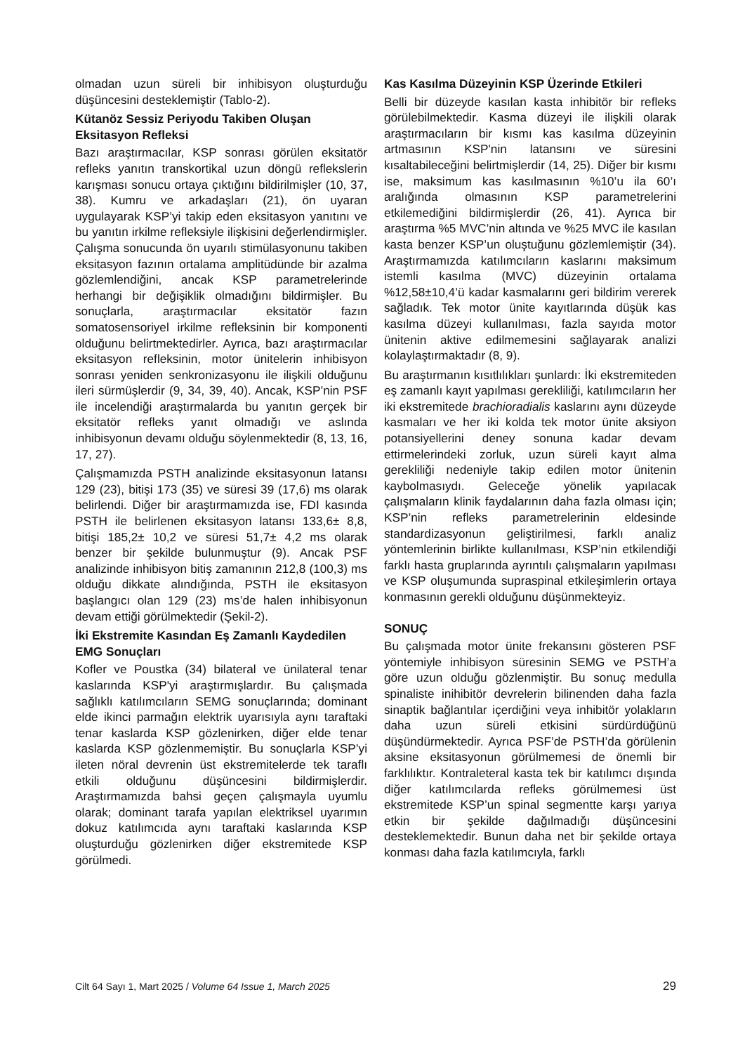olmadan uzun süreli bir inhibisyon oluşturduğu düşüncesini desteklemiştir (Tablo-2).
Kütanöz Sessiz Periyodu Takiben Oluşan Eksitasyon Refleksi
Bazı araştırmacılar, KSP sonrası görülen eksitatör refleks yanıtın transkortikal uzun döngü reflekslerin karışması sonucu ortaya çıktığını bildirilmişler (10, 37, 38). Kumru ve arkadaşları (21), ön uyaran uygulayarak KSP’yi takip eden eksitasyon yanıtını ve bu yanıtın irkilme refleksiyle ilişkisini değerlendirmişler. Çalışma sonucunda ön uyarılı stimülasyonunu takiben eksitasyon fazının ortalama amplitüdünde bir azalma gözlemlendiğini, ancak KSP parametrelerinde herhangi bir değişiklik olmadığını bildirmişler. Bu sonuçlarla, araştırmacılar eksitatör fazın somatosensoriyel irkilme refleksinin bir komponenti olduğunu belirtmektedirler. Ayrıca, bazı araştırmacılar eksitasyon refleksinin, motor ünitelerin inhibisyon sonrası yeniden senkronizasyonu ile ilişkili olduğunu ileri sürmüşlerdir (9, 34, 39, 40). Ancak, KSP’nin PSF ile incelendiği araştırmalarda bu yanıtın gerçek bir eksitatör refleks yanıt olmadığı ve aslında inhibisyonun devamı olduğu söylenmektedir (8, 13, 16, 17, 27).
Çalışmamızda PSTH analizinde eksitasyonun latansı 129 (23), bitişi 173 (35) ve süresi 39 (17,6) ms olarak belirlendi. Diğer bir araştırmamızda ise, FDI kasında PSTH ile belirlenen eksitasyon latansı 133,6± 8,8, bitişi 185,2± 10,2 ve süresi 51,7± 4,2 ms olarak benzer bir şekilde bulunmuştur (9). Ancak PSF analizinde inhibisyon bitiş zamanının 212,8 (100,3) ms olduğu dikkate alındığında, PSTH ile eksitasyon başlangıcı olan 129 (23) ms’de halen inhibisyonun devam ettiği görülmektedir (Şekil-2).
İki Ekstremite Kasından Eş Zamanlı Kaydedilen EMG Sonuçları
Kofler ve Poustka (34) bilateral ve ünilateral tenar kaslarında KSP'yi araştırmışlardır. Bu çalışmada sağlıklı katılımcıların SEMG sonuçlarında; dominant elde ikinci parmağın elektrik uyarısıyla aynı taraftaki tenar kaslarda KSP gözlenirken, diğer elde tenar kaslarda KSP gözlenmemiştir. Bu sonuçlarla KSP’yi ileten nöral devrenin üst ekstremitelerde tek taraflı etkili olduğunu düşüncesini bildirmişlerdir. Araştırmamızda bahsi geçen çalışmayla uyumlu olarak; dominant tarafa yapılan elektriksel uyarımın dokuz katılımcıda aynı taraftaki kaslarında KSP oluşturduğu gözlenirken diğer ekstremitede KSP görülmedi.
Kas Kasılma Düzeyinin KSP Üzerinde Etkileri
Belli bir düzeyde kasılan kasta inhibitör bir refleks görülebilmektedir. Kasma düzeyi ile ilişkili olarak araştırmacıların bir kısmı kas kasılma düzeyinin artmasının KSP'nin latansını ve süresini kısaltabileceğini belirtmişlerdir (14, 25). Diğer bir kısmı ise, maksimum kas kasılmasının %10’u ila 60’ı aralığında olmasının KSP parametrelerini etkilemediğini bildirmişlerdir (26, 41). Ayrıca bir araştırma %5 MVC’nin altında ve %25 MVC ile kasılan kasta benzer KSP’un oluştuğunu gözlemlemiştir (34). Araştırmamızda katılımcıların kaslarını maksimum istemli kasılma (MVC) düzeyinin ortalama %12,58±10,4’ü kadar kasmalarını geri bildirim vererek sağladık. Tek motor ünite kayıtlarında düşük kas kasılma düzeyi kullanılması, fazla sayıda motor ünitenin aktive edilmemesini sağlayarak analizi kolaylaştırmaktadır (8, 9).
Bu araştırmanın kısıtlılıkları şunlardı: İki ekstremiteden eş zamanlı kayıt yapılması gerekliliği, katılımcıların her iki ekstremitede brachioradialis kaslarını aynı düzeyde kasmaları ve her iki kolda tek motor ünite aksiyon potansiyellerini deney sonuna kadar devam ettirmelerindeki zorluk, uzun süreli kayıt alma gerekliliği nedeniyle takip edilen motor ünitenin kaybolmasıydı. Geleceğe yönelik yapılacak çalışmaların klinik faydalarının daha fazla olması için; KSP’nin refleks parametrelerinin eldesinde standardizasyonun geliştirilmesi, farklı analiz yöntemlerinin birlikte kullanılması, KSP’nin etkilendiği farklı hasta gruplarında ayrıntılı çalışmaların yapılması ve KSP oluşumunda supraspinal etkileşimlerin ortaya konmasının gerekli olduğunu düşünmekteyiz.
SONUÇ
Bu çalışmada motor ünite frekansını gösteren PSF yöntemiyle inhibisyon süresinin SEMG ve PSTH’a göre uzun olduğu gözlenmiştir. Bu sonuç medulla spinaliste inihibitör devrelerin bilinenden daha fazla sinaptik bağlantılar içerdiğini veya inhibitör yolakların daha uzun süreli etkisini sürdürdüğünü düşündürmektedir. Ayrıca PSF’de PSTH’da görülenin aksine eksitasyonun görülmemesi de önemli bir farklılıktır. Kontraleteral kasta tek bir katılımcı dışında diğer katılımcılarda refleks görülmemesi üst ekstremitede KSP’un spinal segmentte karşı yarıya etkin bir şekilde dağılmadığı düşüncesini desteklemektedir. Bunun daha net bir şekilde ortaya konması daha fazla katılımcıyla, farklı
Cilt 64 Sayı 1, Mart 2025 / Volume 64 Issue 1, March 2025 29